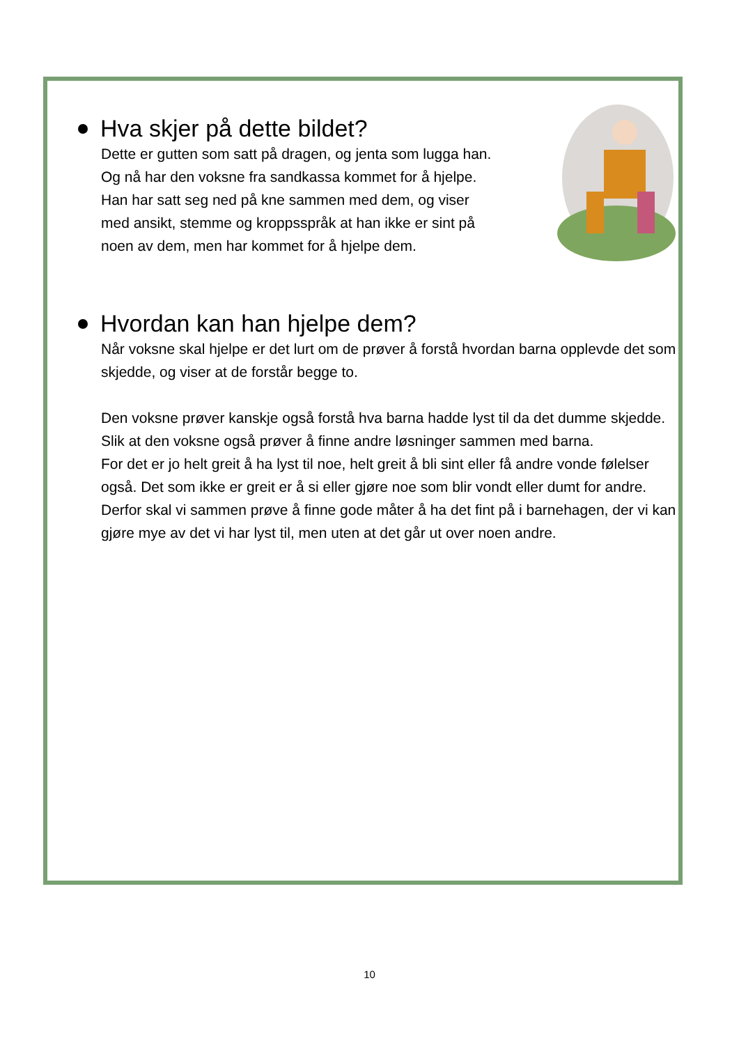Hva skjer på dette bildet?
Dette er gutten som satt på dragen, og jenta som lugga han.
Og nå har den voksne fra sandkassa kommet for å hjelpe.
Han har satt seg ned på kne sammen med dem, og viser
med ansikt, stemme og kroppsspråk at han ikke er sint på
noen av dem, men har kommet for å hjelpe dem.
Hvordan kan han hjelpe dem?
Når voksne skal hjelpe er det lurt om de prøver å forstå hvordan barna opplevde det som skjedde, og viser at de forstår begge to.
Den voksne prøver kanskje også forstå hva barna hadde lyst til da det dumme skjedde. Slik at den voksne også prøver å finne andre løsninger sammen med barna.
For det er jo helt greit å ha lyst til noe, helt greit å bli sint eller få andre vonde følelser også. Det som ikke er greit er å si eller gjøre noe som blir vondt eller dumt for andre.
Derfor skal vi sammen prøve å finne gode måter å ha det fint på i barnehagen, der vi kan gjøre mye av det vi har lyst til, men uten at det går ut over noen andre.
10